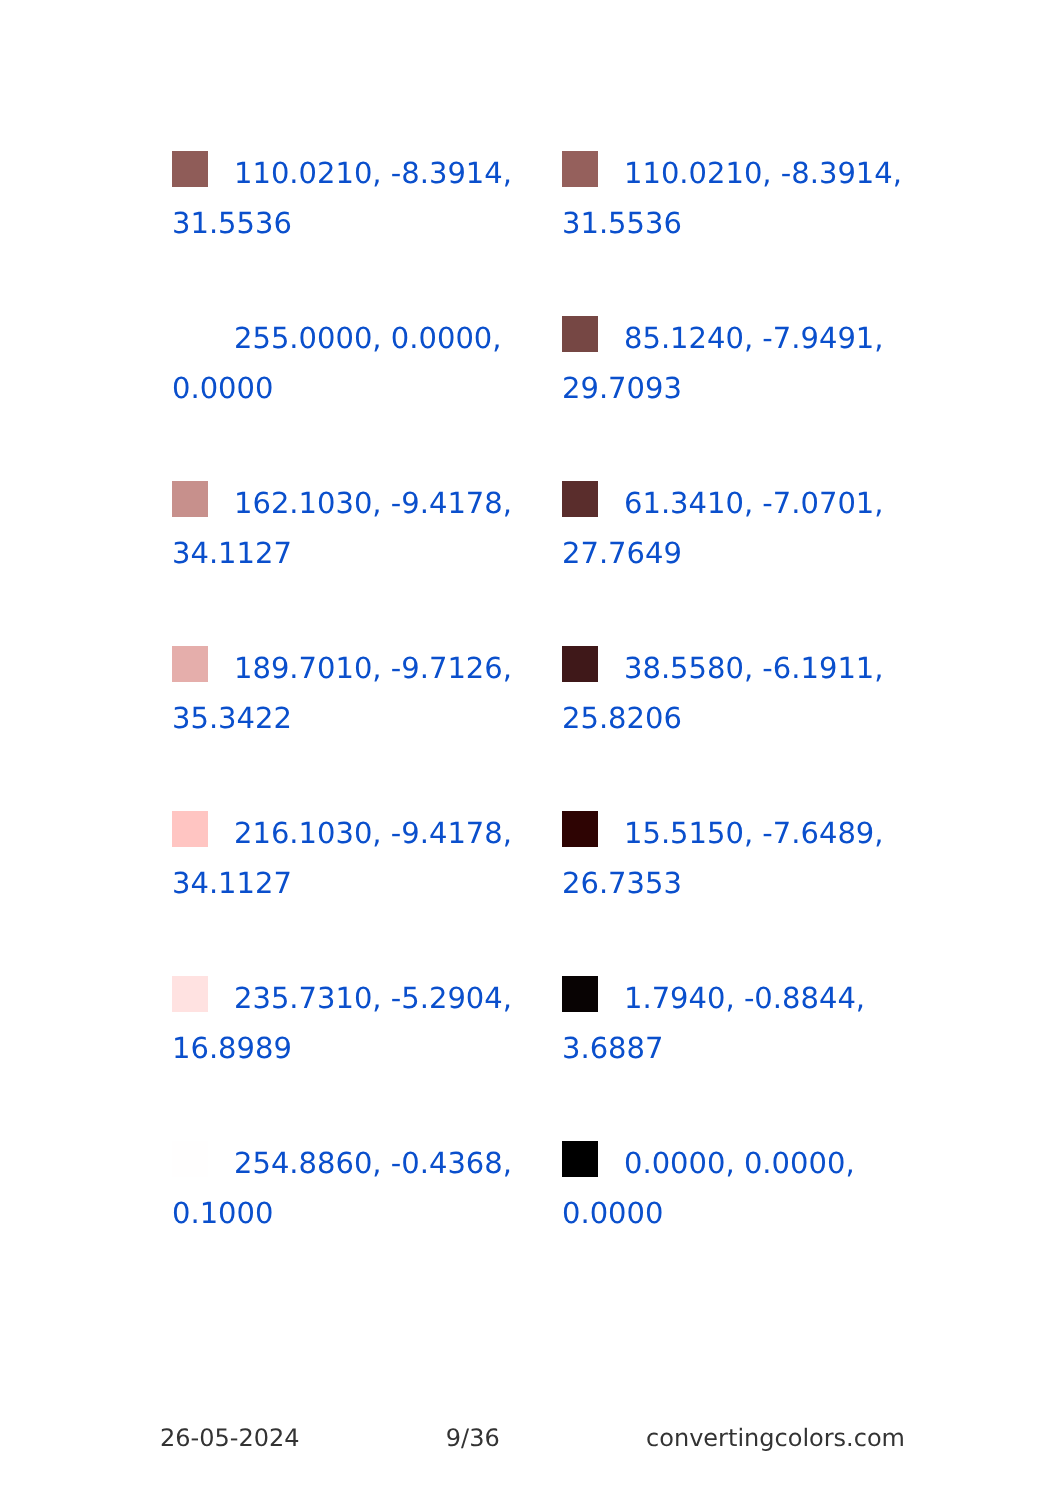110.0210, -8.3914, 31.5536
110.0210, -8.3914, 31.5536
255.0000, 0.0000, 0.0000
85.1240, -7.9491, 29.7093
162.1030, -9.4178, 34.1127
61.3410, -7.0701, 27.7649
189.7010, -9.7126, 35.3422
38.5580, -6.1911, 25.8206
216.1030, -9.4178, 34.1127
15.5150, -7.6489, 26.7353
235.7310, -5.2904, 16.8989
1.7940, -0.8844, 3.6887
254.8860, -0.4368, 0.1000
0.0000, 0.0000, 0.0000
26-05-2024 9/36 convertingcolors.com